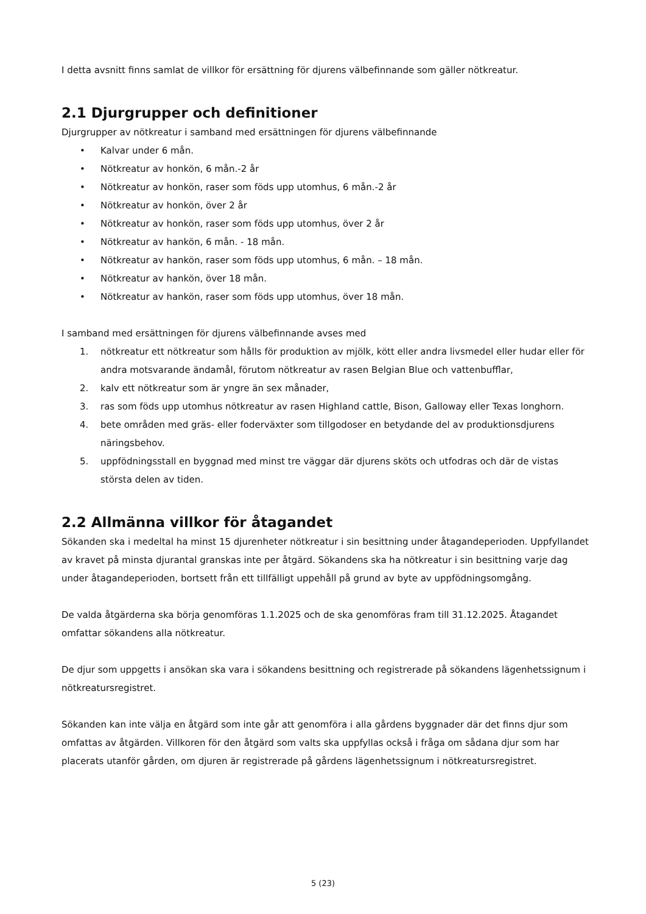I detta avsnitt finns samlat de villkor för ersättning för djurens välbefinnande som gäller nötkreatur.
2.1 Djurgrupper och definitioner
Djurgrupper av nötkreatur i samband med ersättningen för djurens välbefinnande
• Kalvar under 6 mån.
• Nötkreatur av honkön, 6 mån.-2 år
• Nötkreatur av honkön, raser som föds upp utomhus, 6 mån.-2 år
• Nötkreatur av honkön, över 2 år
• Nötkreatur av honkön, raser som föds upp utomhus, över 2 år
• Nötkreatur av hankön, 6 mån. - 18 mån.
• Nötkreatur av hankön, raser som föds upp utomhus, 6 mån. – 18 mån.
• Nötkreatur av hankön, över 18 mån.
• Nötkreatur av hankön, raser som föds upp utomhus, över 18 mån.
I samband med ersättningen för djurens välbefinnande avses med
1. nötkreatur ett nötkreatur som hålls för produktion av mjölk, kött eller andra livsmedel eller hudar eller för andra motsvarande ändamål, förutom nötkreatur av rasen Belgian Blue och vattenbufflar,
2. kalv ett nötkreatur som är yngre än sex månader,
3. ras som föds upp utomhus nötkreatur av rasen Highland cattle, Bison, Galloway eller Texas longhorn.
4. bete områden med gräs- eller foderväxter som tillgodoser en betydande del av produktionsdjurens näringsbehov.
5. uppfödningsstall en byggnad med minst tre väggar där djurens sköts och utfodras och där de vistas största delen av tiden.
2.2 Allmänna villkor för åtagandet
Sökanden ska i medeltal ha minst 15 djurenheter nötkreatur i sin besittning under åtagandeperioden. Uppfyllandet av kravet på minsta djurantal granskas inte per åtgärd. Sökandens ska ha nötkreatur i sin besittning varje dag under åtagandeperioden, bortsett från ett tillfälligt uppehåll på grund av byte av uppfödningsomgång.
De valda åtgärderna ska börja genomföras 1.1.2025 och de ska genomföras fram till 31.12.2025. Åtagandet omfattar sökandens alla nötkreatur.
De djur som uppgetts i ansökan ska vara i sökandens besittning och registrerade på sökandens lägenhetssignum i nötkreatursregistret.
Sökanden kan inte välja en åtgärd som inte går att genomföra i alla gårdens byggnader där det finns djur som omfattas av åtgärden. Villkoren för den åtgärd som valts ska uppfyllas också i fråga om sådana djur som har placerats utanför gården, om djuren är registrerade på gårdens lägenhetssignum i nötkreatursregistret.
5 (23)